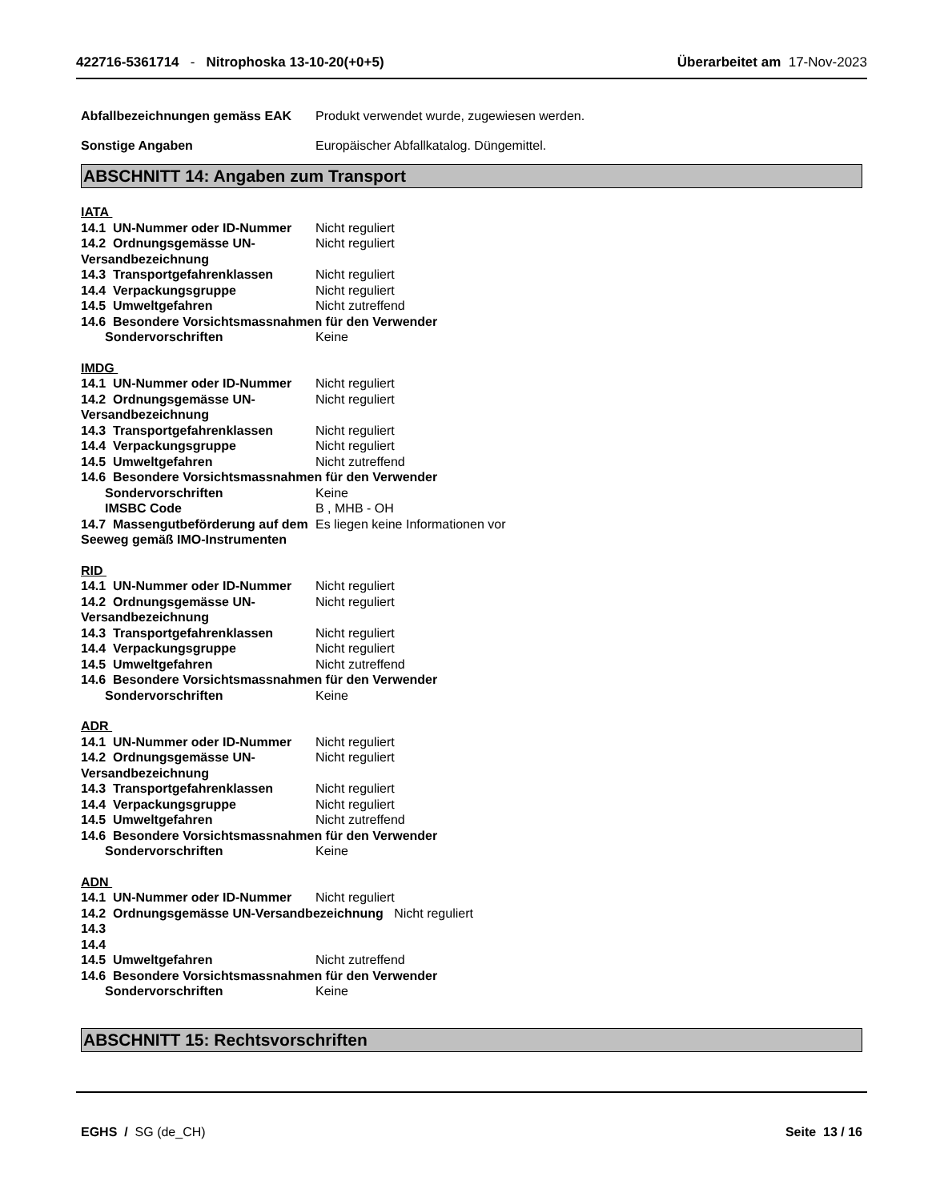422716-5361714 - Nitrophoska 13-10-20(+0+5)
Überarbeitet am 17-Nov-2023
Abfallbezeichnungen gemäss EAK Produkt verwendet wurde, zugewiesen werden.
Sonstige Angaben Europäischer Abfallkatalog. Düngemittel.
ABSCHNITT 14: Angaben zum Transport
IATA
14.1 UN-Nummer oder ID-Nummer Nicht reguliert
14.2 Ordnungsgemässe UN-Versandbezeichnung
Nicht reguliert
14.3 Transportgefahrenklassen Nicht reguliert
14.4 Verpackungsgruppe Nicht reguliert
14.5 Umweltgefahren Nicht zutreffend
14.6 Besondere Vorsichtsmassnahmen für den Verwender
Sondervorschriften Keine
IMDG
14.1 UN-Nummer oder ID-Nummer Nicht reguliert
14.2 Ordnungsgemässe UN-Versandbezeichnung
Nicht reguliert
14.3 Transportgefahrenklassen Nicht reguliert
14.4 Verpackungsgruppe Nicht reguliert
14.5 Umweltgefahren Nicht zutreffend
14.6 Besondere Vorsichtsmassnahmen für den Verwender
Sondervorschriften Keine
IMSBC Code B , MHB - OH
14.7 Massengutbeförderung auf dem Seeweg gemäß IMO-Instrumenten
Es liegen keine Informationen vor
RID
14.1 UN-Nummer oder ID-Nummer Nicht reguliert
14.2 Ordnungsgemässe UN-Versandbezeichnung
Nicht reguliert
14.3 Transportgefahrenklassen Nicht reguliert
14.4 Verpackungsgruppe Nicht reguliert
14.5 Umweltgefahren Nicht zutreffend
14.6 Besondere Vorsichtsmassnahmen für den Verwender
Sondervorschriften Keine
ADR
14.1 UN-Nummer oder ID-Nummer Nicht reguliert
14.2 Ordnungsgemässe UN-Versandbezeichnung
Nicht reguliert
14.3 Transportgefahrenklassen Nicht reguliert
14.4 Verpackungsgruppe Nicht reguliert
14.5 Umweltgefahren Nicht zutreffend
14.6 Besondere Vorsichtsmassnahmen für den Verwender
Sondervorschriften Keine
ADN
14.1 UN-Nummer oder ID-Nummer Nicht reguliert
14.2 Ordnungsgemässe UN-Versandbezeichnung Nicht reguliert
14.3
14.4
14.5 Umweltgefahren Nicht zutreffend
14.6 Besondere Vorsichtsmassnahmen für den Verwender
Sondervorschriften Keine
ABSCHNITT 15: Rechtsvorschriften
EGHS / SG (de_CH) Seite 13 / 16